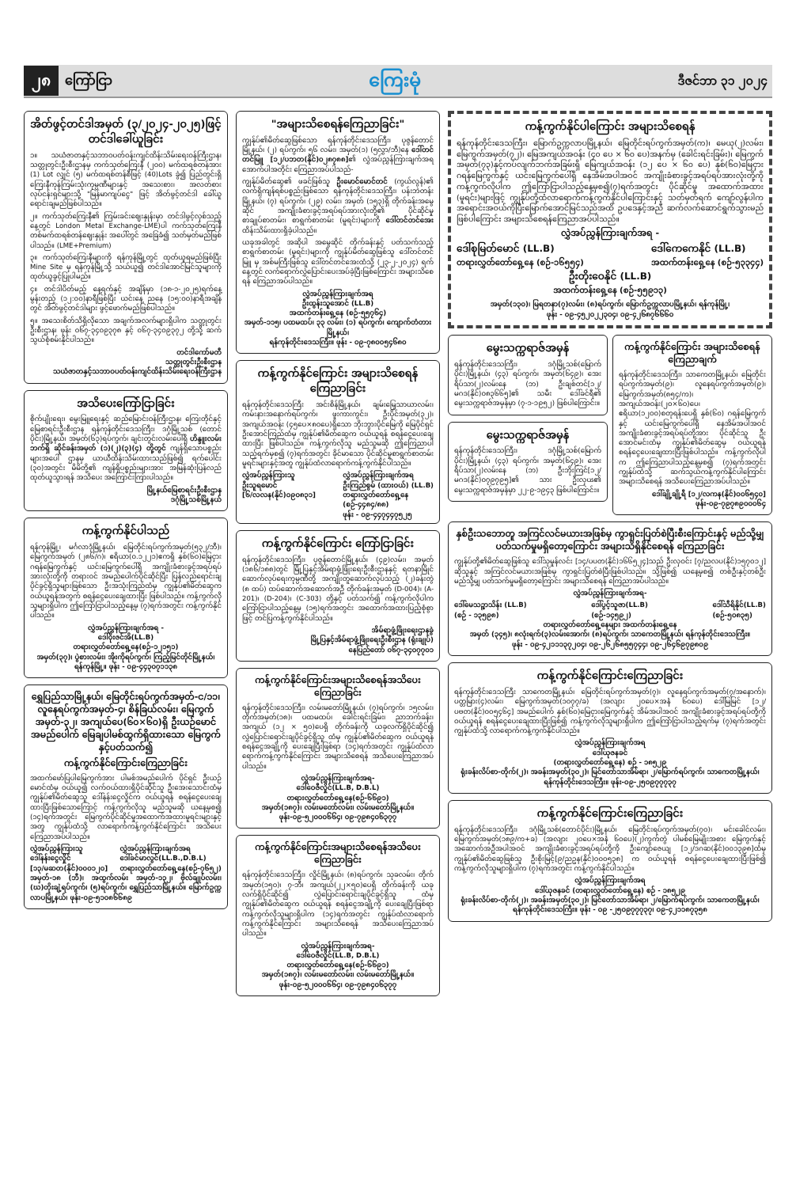၂၈ ကြော်ငြာ
ကြေးမုံ
ဒီဇင်ဘာ ၃၁ ၂၀၂၄
အိတ်ဖွင့်တင်ဒါအမှတ် (၃/၂၀၂၄-၂၀၂၅)ဖြင့် တင်ဒါခေါ်ယူခြင်း
၁။ သယံဇာတနှင့်သဘာဝပတ်ဝန်းကျင်ထိန်းသိမ်းရေးဝန်ကြီးဌာန၊ သတ္တုတွင်းဦးစီးဌာနမှ ကက်သုတ်ကြေးနီ (၂၀၀) မက်ထရစ်တန်အား (1) Lot လျှင် (၅) မက်ထရစ်တန်စီဖြင့် (40)Lots ခွဲ၍ ပြည်တွင်းရှိ ကြေးနီကုန်ကြမ်းသုံးကုမ္ပဏီများနှင့် အသေးစား၊ အလတ်စား လုပ်ငန်းရှင်များသို့ "မြန်မာကျပ်ငွေ" ဖြင့် အိတ်ဖွင့်တင်ဒါ ခေါ်ယူရောင်းချမည်ဖြစ်ပါသည်။
၂။ ကက်သုတ်ကြေးနီ၏ ကြမ်းခင်းဈေးနှုန်းမှာ တင်ဒါဖွင့်လှစ်သည့်နေ့တွင် London Metal Exchange-LME)ပါ ကက်သုတ်ကြေးနီ တစ်မက်ထရစ်တန်ဈေးနှုန်း အပေါ်တွင် အခြေခံ၍ သတ်မှတ်မည်ဖြစ်ပါသည်။ (LME+Premium)
၃။ ကက်သုတ်ကြေးနီများကို ရန်ကုန်မြို့တွင် ထုတ်ယူရမည်ဖြစ်ပြီး Mine Site မှ ရန်ကုန်မြို့သို့ သယ်ယူ၍ တင်ဒါအောင်မြင်သူများကို ထုတ်ယူခွင့်ပြုပါမည်။
၄။ တင်ဒါပိတ်မည့် နေ့ရက်နှင့် အချိန်မှာ (၁၈-၁-၂၀၂၅)ရက်နေ့ မွန်းတည့် (၁၂:၀၀)နာရီဖြစ်ပြီး ယင်းနေ့ ညနေ (၁၅:၀၀)နာရီအချိန်တွင် အိတ်ဖွင့်တင်ဒါများ ဖွင့်ဖောက်မည်ဖြစ်ပါသည်။
၅။ အသေးစိတ်သိရှိလိုသော အချက်အလက်များရှိပါက သတ္တုတွင်းဦးစီးဌာန၊ ဖုန်း ၀၆၇-၃၄၀၉၃၇၈ နှင့် ၀၆၇-၃၄၀၉၃၇၂ တို့သို့ ဆက်သွယ်စုံစမ်းနိုင်ပါသည်။
တင်ဒါကော်မတီ
သတ္တုတွင်းဦးစီးဌာန
သယံဇာတနှင့်သဘာဝပတ်ဝန်းကျင်ထိန်းသိမ်းရေးဝန်ကြီးဌာန
အသိပေးကြော်ငြာခြင်း
စိုက်ပျိုးရေး၊ မွေးမြူရေးနှင့် ဆည်မြောင်းဝန်ကြီးဌာန၊ ကြေးတိုင်နှင့် မြေစာရင်းဦးစီးဌာန ရန်ကုန်တိုင်းဒေသကြီး၊ ဒဂုံမြို့သစ် (တောင်ပိုင်း)မြို့နယ်၊ အမှတ်(၆၃)ရပ်ကွက်၊ ချင်းတွင်းလမ်းပေါ်ရှိ ဟိန္ဒူးလမ်းဘက်ရှိ ဆိုင်ခန်းအမှတ် (၁)(၂)(၃)(၄) တို့တွင် ကျန်ရှိသောပစ္စည်းများအပေါ် ဌာနမှ ယာယီထိန်းသိမ်းထားသည်ဖြစ်၍ ရက်ပေါင်း (၃၀)အတွင်း မိမိတို့၏ ကျန်ရှိပစ္စည်းများအား အမြန်ဆုံးပြန်လည်ထုတ်ယူသွားရန် အသိပေး အကြောင်းကြားပါသည်။
မြို့နယ်မြေစာရင်းဦးစီးဌာန
ဒဂုံမြို့သစ်မြို့နယ်
ကန့်ကွက်နိုင်ပါသည်
ရန်ကုန်မြို့၊ မင်္ဂလာဒုံမြို့နယ်၊ မြေတိုင်းရပ်ကွက်အမှတ်(၅၃၂/ဘီ)၊ မြေကွက်အမှတ် (၂၈၆/ဂ)၊ ဧရိယာ(၀.၁၂၂၁)ဧကရှိ နှစ်(၆၀)မြေငှားဂရန်မြေကွက်နှင့် ယင်းမြေကွက်ပေါ်ရှိ အကျိုးခံစားခွင့်အရပ်ရပ်အားလုံးတို့ကို တရားဝင် အမည်ပေါက်ပိုင်ဆိုင်ပြီး ပြန်လည်ရောင်းချပိုင်ခွင့်ရှိသူများဖြစ်သော ဦးအသုံးကြည်ထံမှ ကျွန်ုပ်၏မိတ်ဆွေက ဝယ်ယူရန်အတွက် စရန်ငွေပေးချေထားပြီး ဖြစ်ပါသည်။ ကန့်ကွက်လိုသူများရှိပါက ဤကြော်ငြာပါသည့်နေ့မှ (၇)ရက်အတွင်း ကန့်ကွက်နိုင်ပါသည်။
လွှဲအပ်ညွှန်ကြားချက်အရ -
ဒေါ်ဝိုးဇင်အိ(LL.B)
တရားလွှတ်တော်ရှေ့နေ(စဉ်-၁၂၁၅၁)
အမှတ်(၃၇)၊ ပွဲစားလမ်း၊ အိုးကိုရပ်ကွက်၊ ကြည့်မြင်တိုင်မြို့နယ်၊
ရန်ကုန်မြို့။ ဖုန်း - ၀၉-၄၄၃၀၇၁၁၃၈
ရွှေပြည်သာမြို့နယ်၊ မြေတိုင်းရပ်ကွက်အမှတ်-င/၁၁၊ လူနေရပ်ကွက်အမှတ်-၄၊ စိန်ခြယ်လမ်း၊ မြေကွက်အမှတ်-၃၂၊ အကျယ်ပေ(၆၀×၆၀)ရှိ ဦးယဉ်မောင် အမည်ပေါက် မြေချပါမစ်ထွက်ရှိထားသော မြေကွက်နှင့်ပတ်သက်၍
ကန့်ကွက်နိုင်ကြောင်းကြေညာခြင်း
အထက်ဖော်ပြပါမြေကွက်အား ပါမစ်အမည်ပေါက် ပိုင်ရှင် ဦးယဉ်မောင်ထံမှ ဝယ်ယူ၍ လက်ဝယ်ထားရှိပိုင်ဆိုင်သူ ဦးအေးသောင်းထံမှ ကျွန်ုပ်၏မိတ်ဆွေသူ ဒေါ်နန်းငွေလှိုင်က ဝယ်ယူရန် စရန်ငွေပေးချေထားပြီးဖြစ်သောကြောင့် ကန့်ကွက်လိုသူ မည်သူမဆို ယနေ့မှစ၍ (၁၄)ရက်အတွင်း မြေကွက်ပိုင်ဆိုင်မှုအထောက်အထားမူရင်းများနှင့်အတူ ကျွန်ုပ်ထံသို့ လာရောက်ကန့်ကွက်နိုင်ကြောင်း အသိပေးကြေညာအပ်ပါသည်။
လွှဲအပ်ညွှန်ကြားသူ
ဒေါ်နန်းငွေလှိုင်
[၁၃/မဆတ(နိုင်)၀၀၀၁၂၀] လွှဲအပ်ညွှန်ကြားချက်အရ
ဒေါ်ခင်မာလွင်(LL.B.,D.B.L)
တရားလွှတ်တော်ရှေ့နေ(စဉ်-၇၆၅၂)
အမှတ်-၁၈ (ဘီ)၊ အထွက်လမ်း အမှတ်-၁၃၂၊ ဗိုလ်ချုပ်လမ်း၊ (ဃ)တိုးချဲ့ရပ်ကွက်၊ (၅)ရပ်ကွက်၊ ရွှေပြည်သာမြို့နယ်။ မြောက်ဥက္ကလာပမြို့နယ်၊ ဖုန်း-၀၉-၅၁၀၈၆၆၈၉
"အများသိစေရန်ကြေညာခြင်း"
ကျွန်ုပ်၏မိတ်ဆွေဖြစ်သော ရန်ကုန်တိုင်းဒေသကြီး၊ ပုဇွန်တောင်မြို့နယ်၊ (၂) ရပ်ကွက်၊ ၅၆ လမ်း၊ အမှတ်(၁) (၅လွှာ/ဘီ)နေ ဒေါ်တင်တင်မြူ [၁၂/ပဘတ(နိုင်)၀၂၈၇၈၈]၏ လွှဲအပ်ညွှန်ကြားချက်အရ အောက်ပါအတိုင်း ကြေညာအပ်ပါသည်-
ကျွန်ုပ်မိတ်ဆွေ၏ ဖခင်ဖြစ်သူ ဦးမောင်မောင်တင် (ကွယ်လွန်)၏ လက်ရှိကျန်ရစ်ပစ္စည်းဖြစ်သော ရန်ကုန်တိုင်းဒေသကြီး၊ ပန်းဘဲတန်းမြို့နယ်၊ (၇) ရပ်ကွက်၊ (၂၉) လမ်း၊ အမှတ် (၁၅၃)ရှိ တိုက်ခန်းအမွေဆိုင် အကျိုးခံစားခွင့်အရပ်ရပ်အားလုံးတို့၏ ပိုင်ဆိုင်မှုစာချုပ်စာတမ်း၊ စာရွက်စာတမ်း (မူရင်း)များကို ဒေါ်တင်တင်အေး ထိန်းသိမ်းထားရှိခဲ့ပါသည်။
ယခုအခါတွင် အဆိုပါ အမွေဆိုင် တိုက်ခန်းနှင့် ပတ်သက်သည့် စာရွက်စာတမ်း (မူရင်း)များကို ကျွန်ုပ်မိတ်ဆွေဖြစ်သူ ဒေါ်တင်တင်မြူ မှ အစ်မကြီးဖြစ်သူ ဒေါ်တင်တင်အေးထံသို့ (၂၃-၂-၂၀၂၄) ရက်နေ့တွင် လက်ရောက်လွှဲပြောင်းပေးအပ်ခဲ့ပြီးဖြစ်ကြောင်း အများသိစေရန် ကြေညာအပ်ပါသည်။
လွှဲအပ်ညွှန်ကြားချက်အရ
ဦးထွန်းသူအောင် (LL.B)
အထက်တန်းရှေ့နေ (စဉ်-၅၅၇၆၄)
အမှတ်-၁၁၅၊ ပထမထပ်၊ ၃၃ လမ်း၊ (၁) ရပ်ကွက်၊ ကျောက်တံတားမြို့နယ်၊
ရန်ကုန်တိုင်းဒေသကြီး။ ဖုန်း - ၀၉-၇၈၀၀၅၄၆၈၀
ကန့်ကွက်နိုင်ကြောင်း အများသိစေရန် ကြေညာခြင်း
ရန်ကုန်တိုင်းဒေသကြီး အင်းစိန်မြို့နယ်၊ ချမ်းမြေ့သာယာလမ်း၊ ကမ်းနားအနောက်ရပ်ကွက်၊ ဖူးကားကွင်း၊ ဦးပိုင်အမှတ်(၃၂)၊ အကျယ်အဝန်း (၄၅ပေ×၈၀ပေ)ရှိသော ဘိုးဘွားပိုင်မြေကို မြေပိုင်ရှင် ဦးအောင်ကြည်ထံမှ ကျွန်ုပ်၏မိတ်ဆွေက ဝယ်ယူရန် စရန်ငွေပေးချေထားပြီး ဖြစ်ပါသည်။ ကန့်ကွက်လိုသူ မည်သူမဆို ဤကြေညာပါသည့်ရက်မှစ၍ (၇)ရက်အတွင်း ခိုင်မာသော ပိုင်ဆိုင်မှုစာရွက်စာတမ်းမူရင်းများနှင့်အတူ ကျွန်ုပ်ထံလာရောက်ကန့်ကွက်နိုင်ပါသည်။
လွှဲအပ်ညွှန်ကြားသူ
ဦးသူရမောင်
[၆/လလန(နိုင်)၀၉၀၈၃၁] လွှဲအပ်ညွှန်ကြားချက်အရ
ဦးကြည်စွမ် (ထားဝယ်) (LL.B)
တရားလွှတ်တော်ရှေ့နေ
(စဉ်-၄၄၈၄/၈၈)
ဖုန်း - ၀၉-၄၄၇၄၄၇၅၂၅
ကန့်ကွက်နိုင်ကြောင်း ကြော်ငြာခြင်း
ရန်ကုန်တိုင်းဒေသကြီး၊ ပုဇွန်တောင်မြို့နယ်၊ (၄၉)လမ်း၊ အမှတ် (၁၈၆/၁၈၈)တွင် မြို့ပြနှင့်အိမ်ရာဖွံ့ဖြိုးရေးဦးစီးဌာနနှင့် ရတနာမြိုင် ဆောက်လုပ်ရေးကုမ္ပဏီတို့ အကျိုးတူဆောက်လုပ်သည့် (၂)ခန်းတွဲ (၈ ထပ်) ထပ်ဆောက်အဆောက်အဦ တိုက်ခန်းအမှတ် (D-004)၊ (A-201)၊ (D-204)၊ (C-303) တို့နှင့် ပတ်သက်၍ ကန့်ကွက်လိုပါက ကြော်ငြာပါသည့်နေ့မှ (၁၅)ရက်အတွင်း အထောက်အထားပြည့်စုံစွာဖြင့် တင်ပြကန့်ကွက်နိုင်ပါသည်။
အိမ်ရာဖွံ့ဖြိုးရေးဌာနခွဲ
မြို့ပြနှင့်အိမ်ရာဖွံ့ဖြိုးရေးဦးစီးဌာန (ရုံးချုပ်)
နေပြည်တော် ၀၆၇-၃၄၀၇၇၀၁
ကန့်ကွက်နိုင်ကြောင်းအများသိစေရန်အသိပေးကြေညာခြင်း
ရန်ကုန်တိုင်းဒေသကြီး၊ လမ်းမတော်မြို့နယ်၊ (၇)ရပ်ကွက်၊ ၁၅လမ်း၊ တိုက်အမှတ်(၁၈)၊ ပထမထပ်၊ ခေါင်းရင်းခြမ်း၊ ညာဘက်ခန်း၊ အကျယ် (၁၂ × ၅၀)ပေရှိ တိုက်ခန်းကို ယခုလက်ရှိပိုင်ဆိုင်၍ လွှဲပြောင်းရောင်းချပိုင်ခွင့်ရှိသူ ထံမှ ကျွန်ုပ်၏မိတ်ဆွေက ဝယ်ယူရန် စရန်ငွေအချို့ကို ပေးချေပြီးဖြစ်ရာ (၁၄)ရက်အတွင်း ကျွန်ုပ်ထံလာရောက်ကန့်ကွက်နိုင်ကြောင်း အများသိစေရန် အသိပေးကြေညာအပ်ပါသည်။
လွှဲအပ်ညွှန်ကြားချက်အရ-
ဒေါ်ဝေဇီလှိုင်(LL.B, D.B.L)
တရားလွှတ်တော်ရှေ့နေ(စဉ်-၆၆၉၁)
အမှတ်(၁၈၇)၊ လမ်းမတော်လမ်း၊ လမ်းမတော်မြို့နယ်။
ဖုန်း-၀၉-၅၂၀၀၀၆၆၄၊ ၀၉-၇၉၈၄၀၆၃၇၇
ကန့်ကွက်နိုင်ကြောင်းအများသိစေရန်အသိပေးကြေညာခြင်း
ရန်ကုန်တိုင်းဒေသကြီး၊ လှိုင်မြို့နယ်၊ (၈)ရပ်ကွက်၊ သုခလမ်း၊ တိုက်အမှတ်(၁၅၀)၊ ၇-ဘီ၊ အကျယ်(၂၂×၅၀)ပေရှိ တိုက်ခန်းကို ယခုလက်ရှိပိုင်ဆိုင်၍ လွှဲပြောင်းရောင်းချပိုင်ခွင့်ရှိသူ ထံမှ ကျွန်ုပ်၏မိတ်ဆွေက ဝယ်ယူရန် စရန်ငွေအချို့ကို ပေးချေပြီးဖြစ်ရာ ကန့်ကွက်လိုသူများရှိပါက (၁၄)ရက်အတွင်း ကျွန်ုပ်ထံလာရောက်ကန့်ကွက်နိုင်ကြောင်း အများသိစေရန် အသိပေးကြေညာအပ်ပါသည်။
လွှဲအပ်ညွှန်ကြားချက်အရ-
ဒေါ်ဝေဇီလှိုင်(LL.B, D.B.L)
တရားလွှတ်တော်ရှေ့နေ(စဉ်-၆၆၉၁)
အမှတ်(၁၈၇)၊ လမ်းမတော်လမ်း၊ လမ်းမတော်မြို့နယ်။
ဖုန်း-၀၉-၅၂၀၀၀၆၆၄၊ ၀၉-၇၉၈၄၀၆၃၇၇
ကန့်ကွက်နိုင်ပါကြောင်း အများသိစေရန်
ရန်ကုန်တိုင်းဒေသကြီး၊ မြောက်ဥက္ကလာပမြို့နယ်၊ မြေတိုင်းရပ်ကွက်အမှတ်(က)၊ မေယု(၂)လမ်း၊ မြေကွက်အမှတ်(၇၂)၊ မြေအကျယ်အဝန်း (၄၀ ပေ × ၆၀ ပေ)အနက်မှ (ခေါင်းရင်းခြမ်း)၊ မြေကွက်အမှတ်(၇၃)နှင့်ကပ်လျက်ဘက်အခြမ်းရှိ မြေကျယ်အဝန်း (၁၂ ပေ × ၆၀ ပေ) နှစ်(၆၀)မြေငှားဂရန်မြေကွက်နှင့် ယင်းမြေကွက်ပေါ်ရှိ နေအိမ်အပါအဝင် အကျိုးခံစားခွင့်အရပ်ရပ်အားလုံးတို့ကို ကန့်ကွက်လိုပါက ဤကြော်ငြာပါသည့်နေ့မှစ၍(၇)ရက်အတွင်း ပိုင်ဆိုင်မှု အထောက်အထား (မူရင်း)များဖြင့် ကျွန်ုပ်တို့ထံလာရောက်ကန့်ကွက်နိုင်ပါကြောင်းနှင့် သတ်မှတ်ရက် ကျော်လွန်ပါက အရောင်းအဝယ်ကိုပြီးမြောက်အောင်မြင်သည်အထိ ဥပဒေနှင့်အညီ ဆက်လက်ဆောင်ရွက်သွားမည်ဖြစ်ပါကြောင်း အများသိစေရန်ကြေညာအပ်ပါသည်။
လွှဲအပ်ညွှန်ကြားချက်အရ -
ဒေါ်စုမြတ်မောင် (LL.B)
တရားလွှတ်တော်ရှေ့နေ (စဉ်-၁၆၅၅၄) ဒေါ်ကေကေနိုင် (LL.B)
အထက်တန်းရှေ့နေ (စဉ်-၅၃၃၄၄)
ဦးတိုးဝေနိုင် (LL.B)
အထက်တန်းရှေ့နေ (စဉ်-၅၅၉၁၃)
အမှတ်(၁၃၀)၊ မြရတနာ(၇)လမ်း၊ (၈)ရပ်ကွက်၊ မြောက်ဥက္ကလာပမြို့နယ်၊ ရန်ကုန်မြို့၊
ဖုန်း - ၀၉-၄၅၂၀၂၂၃၀၄၊ ၀၉-၄၂၆၈၇၆၆၆၀
မွေးသက္ကရာဇ်အမှန်
ရန်ကုန်တိုင်းဒေသကြီး၊ ဒဂုံမြို့သစ်(မြောက်ပိုင်း)မြို့နယ်၊ (၄၃) ရပ်ကွက်၊ အမှတ်(၆၄၉)၊ အေးရိပ်သာ(၂)လမ်းနေ (ဘ) ဦးချစ်တင်[၁၂/မဂဒ(နိုင်)၀၈၃၆၆၅]၏ သမီး ဒေါ်ခင်ရီ၏ မွေးသက္ကရာဇ်အမှန်မှာ (၇-၁-၁၉၅၂) ဖြစ်ပါကြောင်း။
မွေးသက္ကရာဇ်အမှန်
ရန်ကုန်တိုင်းဒေသကြီး၊ ဒဂုံမြို့သစ်(မြောက်ပိုင်း)မြို့နယ်၊ (၄၃) ရပ်ကွက်၊ အမှတ်(၆၄၉)၊ အေးရိပ်သာ(၂)လမ်းနေ (ဘ) ဦးဘိုးကြင်[၁၂/မဂဒ(နိုင်)၀၇၉၇၉၅]၏ သား ဦးလှပၖ၏ မွေးသက္ကရာဇ်အမှန်မှာ ၂၂-၉-၁၉၄၃ ဖြစ်ပါကြောင်း။
ကန့်ကွက်နိုင်ကြောင်း အများသိစေရန် ကြေညာချက်
ရန်ကုန်တိုင်းဒေသကြီး၊ သာကေတမြို့နယ်၊ မြေတိုင်းရပ်ကွက်အမှတ်(၉)၊ လူနေရပ်ကွက်အမှတ်(၉)၊ မြေကွက်အမှတ်(၈၅၄/က)၊ အကျယ်အဝန်း(၂၀×၆၀)ပေ၊ ဧရိယာ(၁၂၀၀)စတုရန်းပေရှိ နှစ်(၆၀) ဂရန်မြေကွက်နှင့် ယင်းမြေကွက်ပေါ်ရှိ နေအိမ်အပါအဝင် အကျိုးခံစားခွင့်အရပ်ရပ်တို့အား ပိုင်ဆိုင်သူ ဦးအောင်မင်းထံမှ ကျွန်ုပ်၏မိတ်ဆွေမှ ဝယ်ယူရန် စရန်ငွေပေးချေထားပြီးဖြစ်ပါသည်။ ကန့်ကွက်လိုပါက ဤကြေညာပါသည့်နေ့မှစ၍ (၇)ရက်အတွင်း ကျွန်ုပ်ထံသို့ ဆက်သွယ်ကန့်ကွက်နိုင်ပါကြောင်း အများသိစေရန် အသိပေးကြေညာအပ်ပါသည်။
ဒေါ်ချို့ချို့ရီ [၁၂/လကန(နိုင်)၀၀၆၅၄၀]
ဖုန်း-၀၉-၇၉၇၈၉၀၀၀၆၄
နှစ်ဦးသဘောတူ အကြင်လင်မယားအဖြစ်မှ ကွာရှင်းပြတ်စဲပြီးစီးကြောင်းနှင့် မည်သို့မျှ ပတ်သက်မှုမရှိတော့ကြောင်း အများသိရှိနိုင်စေရန် ကြေညာခြင်း
ကျွန်ုပ်တို့၏မိတ်ဆွေဖြစ်သူ ဒေါ်သုမှုန်လင်း [၁၄/ပပတ(နိုင်)၁၆၆၅၂၄]သည် ဦးလှဝင်း [၇/ညလပ(နိုင်)၁၅၇၀၁၂] ဆိုသူနှင့် အကြင်လင်မယားအဖြစ်မှ ကွာရှင်းပြတ်စဲပြီးဖြစ်ပါသည်။ သို့ဖြစ်၍ ယနေ့မှစ၍ တစ်ဦးနှင့်တစ်ဦး မည်သို့မျှ ပတ်သက်မှုမရှိတော့ကြောင်း အများသိစေရန် ကြေညာအပ်ပါသည်။
လွှဲအပ်ညွှန်ကြားချက်အရ-
ဒေါ်မေသဉ္ဇာသိန်း (LL.B)
(စဉ် - ၁၃၅၉၈) ဒေါ်ပွင့်သူဇာ(LL.B)
(စဉ်-၁၄၅၉၂) ဒေါ်သီရိနိုင်(LL.B)
(စဉ်-၅၀၈၃၅)
တရားလွှတ်တော်ရှေ့နေများ အထက်တန်းရှေ့နေ
အမှတ် (၃၄၅)၊ ၈လုံးရက်(၃)လမ်းအောက်၊ (၈)ရပ်ကွက်၊ သာကေတမြို့နယ်၊ ရန်ကုန်တိုင်းဒေသကြီး။
ဖုန်း - ၀၉-၄၂၁၁၁၃၇၂၀၄၊ ၀၉-၂၆၂၆၈၅၅၇၄၄၊ ၀၉-၂၆၄၆၉၇၉၈၀၉
ကန့်ကွက်နိုင်ကြောင်းကြေညာခြင်း
ရန်ကုန်တိုင်းဒေသကြီး သာကေတမြို့နယ်၊ မြေတိုင်းရပ်ကွက်အမှတ်(၇)၊ လူနေရပ်ကွက်အမှတ်(၇/အနောက်)၊ ပတ္တမြား(၄)လမ်း၊ မြေကွက်အမှတ်(၁၀၇၇/ခ) (အလျား ၂၀ပေ×အနံ ၆၀ပေ) ဒေါ်မြမြင် [၁၂/ပဗတ(နိုင်)၀၀၅၄၆၄] အမည်ပေါက် နှစ်(၆၀)မြေငှားမြေကွက်နှင့် အိမ်အပါအဝင် အကျိုးခံစားခွင့်အရပ်ရပ်တို့ကို ဝယ်ယူရန် စရန်ငွေပေးချေထားပြီးဖြစ်၍ ကန့်ကွက်လိုသူများရှိပါက ဤကြော်ငြာပါသည့်ရက်မှ (၇)ရက်အတွင်း ကျွန်ုပ်ထံသို့ လာရောက်ကန့်ကွက်နိုင်ပါသည်။
လွှဲအပ်ညွှန်ကြားချက်အရ
ဒေါ်ယုဇနခင်
(တရားလွှတ်တော်ရှေ့နေ) စဉ် - ၁၈၅၂၉
ရုံးခန်းလိပ်စာ-တိုက်(၂)၊ အခန်းအမှတ်(၃၀၂)၊ မြင်တော်သာအိမ်ရာ၊ ၂/မြောက်ရပ်ကွက်၊ သာကေတမြို့နယ်၊
ရန်ကုန်တိုင်းဒေသကြီး။ ဖုန်း-၀၉-၂၅၀၉၇၇၇၃၇
ကန့်ကွက်နိုင်ကြောင်းကြေညာခြင်း
ရန်ကုန်တိုင်းဒေသကြီး၊ ဒဂုံမြို့သစ်(တောင်ပိုင်း)မြို့နယ်၊ မြေတိုင်းရပ်ကွက်အမှတ်(၇၀)၊ မင်းခေါင်လမ်း၊ မြေကွက်အမှတ်(၁၈၉/က+ခ) (အလျား ၂၀ပေ×အနံ ၆၀ပေ)(၂)ကွက်တွဲ ပါမစ်မြေမျိုးအစား မြေကွက်နှင့် အဆောက်အဦအပါအဝင် အကျိုးခံစားခွင့်အရပ်ရပ်တို့ကို ဦးကျော်ဇေယျ [၁၂/ဒဂဆ(နိုင်)၀၀၁၃၉၈]ထံမှ ကျွန်ုပ်၏မိတ်ဆွေဖြစ်သူ ဦးစိုးမြင့်[၉/ညဥန(နိုင်)၀၀၀၅၃၈] က ဝယ်ယူရန် စရန်ငွေပေးချေထားပြီးဖြစ်၍ ကန့်ကွက်လိုသူများရှိပါက (၇)ရက်အတွင်း ကန့်ကွက်နိုင်ပါသည်။
လွှဲအပ်ညွှန်ကြားချက်အရ
ဒေါ်ယုဇနခင် (တရားလွှတ်တော်ရှေ့နေ) စဉ် - ၁၈၅၂၉
ရုံးခန်းလိပ်စာ-တိုက်(၂)၊ အခန်းအမှတ်(၃၀၂)၊ မြင်တော်သာအိမ်ရာ၊ ၂/မြောက်ရပ်ကွက်၊ သာကေတမြို့နယ်၊
ရန်ကုန်တိုင်းဒေသကြီး။ ဖုန်း - ၀၉ -၂၅၀၉၇၇၇၃၇၊ ၀၉-၄၂၁၁၈၇၃၅၈